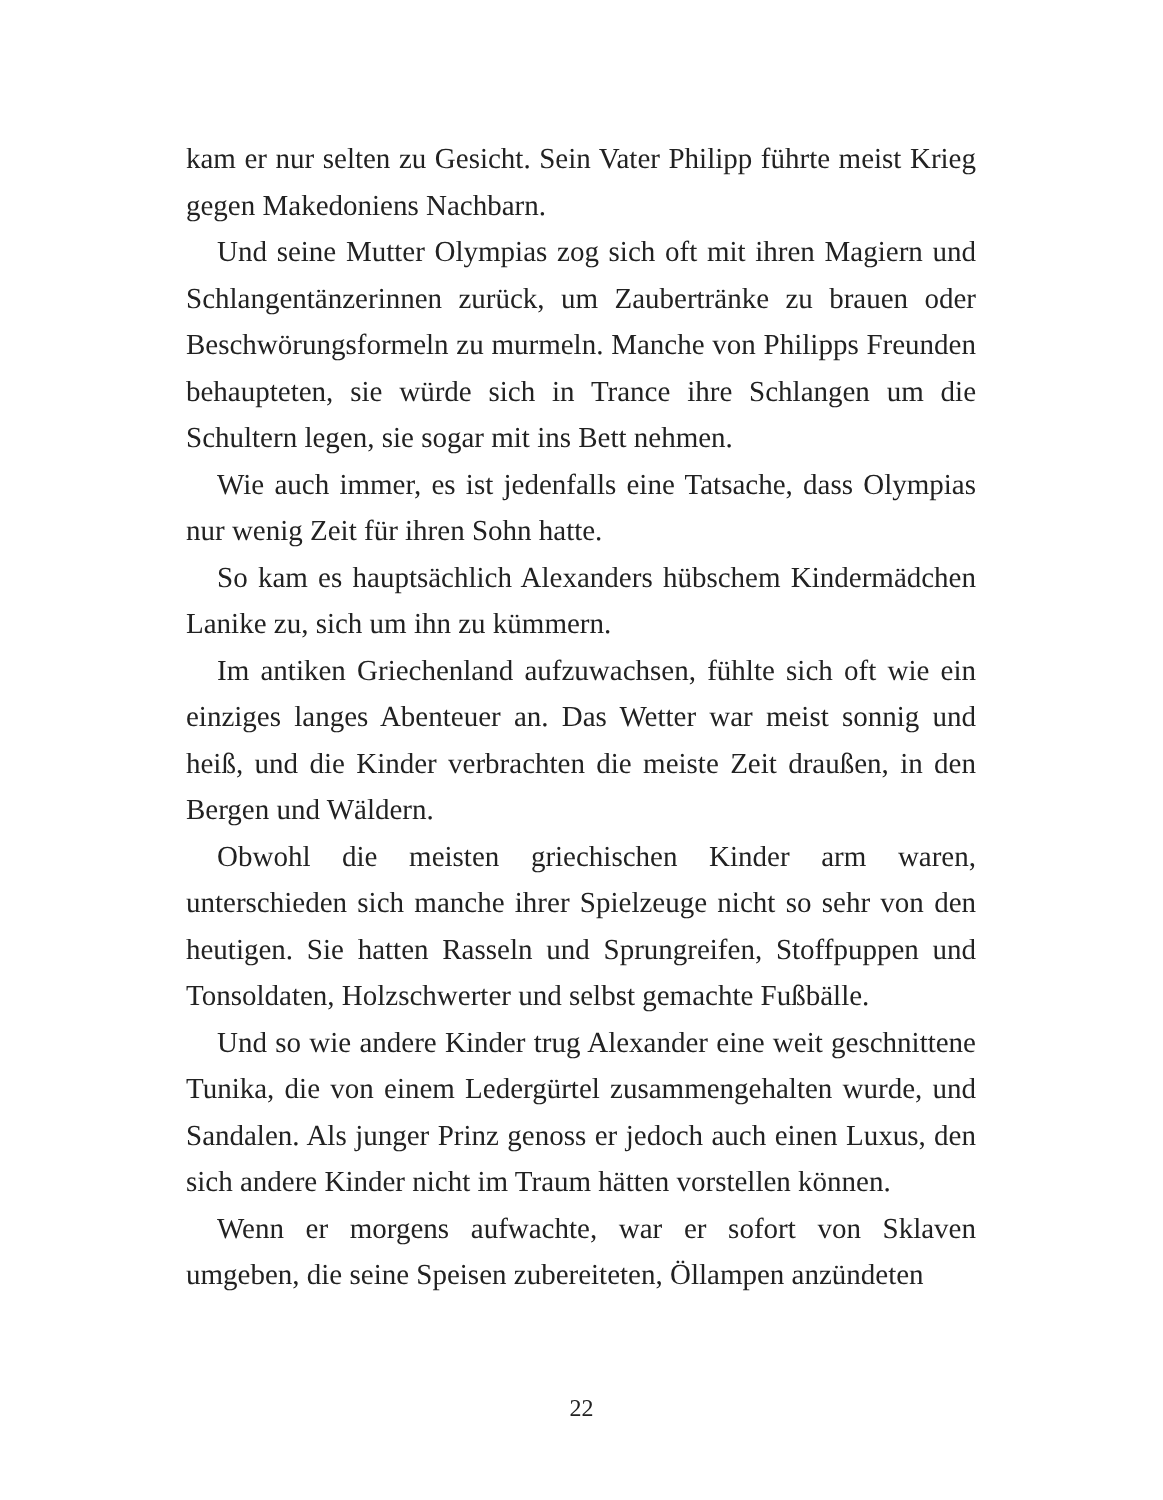kam er nur selten zu Gesicht. Sein Vater Philipp führte meist Krieg gegen Makedoniens Nachbarn.
Und seine Mutter Olympias zog sich oft mit ihren Magiern und Schlangentänzerinnen zurück, um Zaubertränke zu brauen oder Beschwörungsformeln zu murmeln. Manche von Philipps Freunden behaupteten, sie würde sich in Trance ihre Schlangen um die Schultern legen, sie sogar mit ins Bett nehmen.
Wie auch immer, es ist jedenfalls eine Tatsache, dass Olympias nur wenig Zeit für ihren Sohn hatte.
So kam es hauptsächlich Alexanders hübschem Kindermädchen Lanike zu, sich um ihn zu kümmern.
Im antiken Griechenland aufzuwachsen, fühlte sich oft wie ein einziges langes Abenteuer an. Das Wetter war meist sonnig und heiß, und die Kinder verbrachten die meiste Zeit draußen, in den Bergen und Wäldern.
Obwohl die meisten griechischen Kinder arm waren, unterschieden sich manche ihrer Spielzeuge nicht so sehr von den heutigen. Sie hatten Rasseln und Sprungreifen, Stoffpuppen und Tonsoldaten, Holzschwerter und selbst gemachte Fußbälle.
Und so wie andere Kinder trug Alexander eine weit geschnittene Tunika, die von einem Ledergürtel zusammengehalten wurde, und Sandalen. Als junger Prinz genoss er jedoch auch einen Luxus, den sich andere Kinder nicht im Traum hätten vorstellen können.
Wenn er morgens aufwachte, war er sofort von Sklaven umgeben, die seine Speisen zubereiteten, Öllampen anzündeten
22